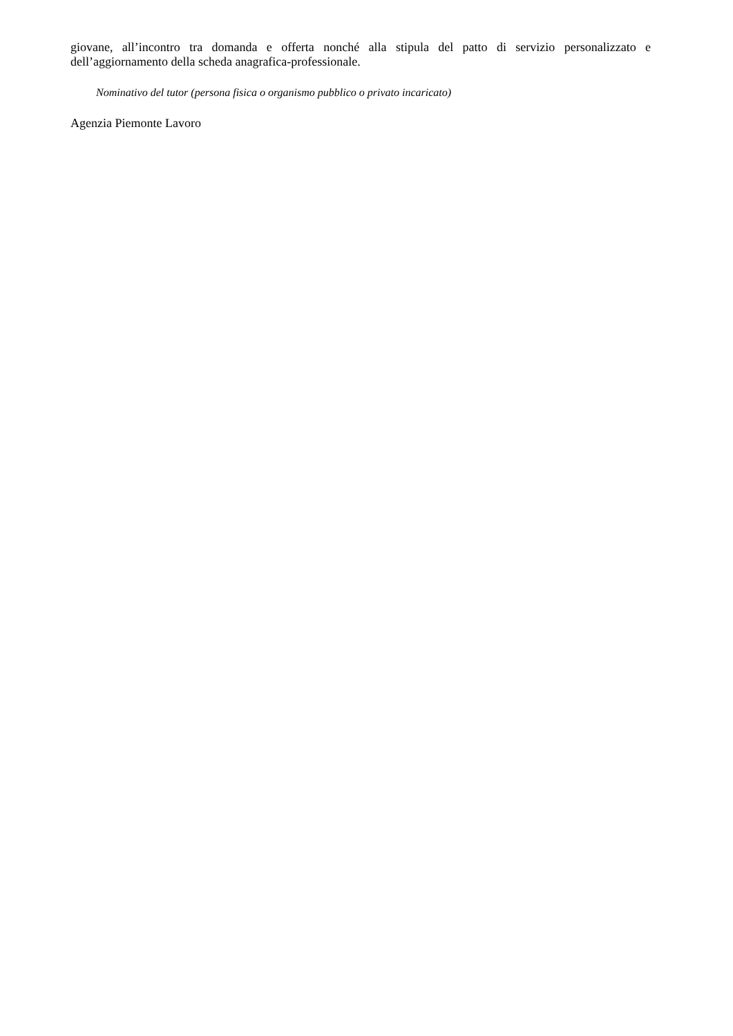giovane, all’incontro tra domanda e offerta nonché alla stipula del patto di servizio personalizzato e dell’aggiornamento della scheda anagrafica-professionale.
Nominativo del tutor (persona fisica o organismo pubblico o privato incaricato)
Agenzia Piemonte Lavoro